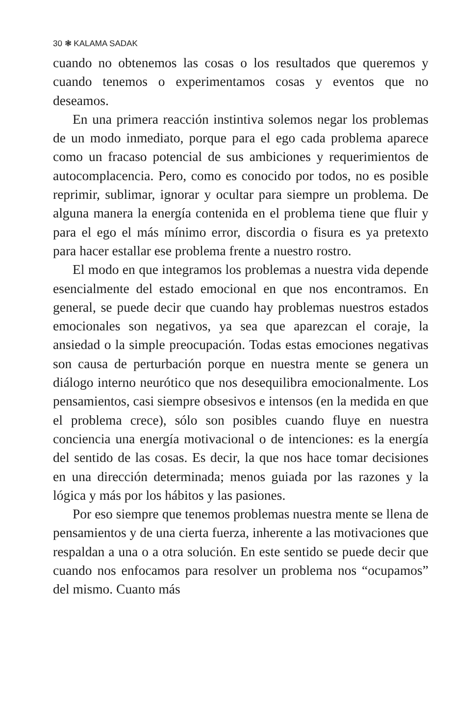30 ❃ KALAMA SADAK
cuando no obtenemos las cosas o los resultados que queremos y cuando tenemos o experimentamos cosas y eventos que no deseamos.
En una primera reacción instintiva solemos negar los problemas de un modo inmediato, porque para el ego cada problema aparece como un fracaso potencial de sus ambiciones y requerimientos de autocomplacencia. Pero, como es conocido por todos, no es posible reprimir, sublimar, ignorar y ocultar para siempre un problema. De alguna manera la energía contenida en el problema tiene que fluir y para el ego el más mínimo error, discordia o fisura es ya pretexto para hacer estallar ese problema frente a nuestro rostro.
El modo en que integramos los problemas a nuestra vida depende esencialmente del estado emocional en que nos encontramos. En general, se puede decir que cuando hay problemas nuestros estados emocionales son negativos, ya sea que aparezcan el coraje, la ansiedad o la simple preocupación. Todas estas emociones negativas son causa de perturbación porque en nuestra mente se genera un diálogo interno neurótico que nos desequilibra emocionalmente. Los pensamientos, casi siempre obsesivos e intensos (en la medida en que el problema crece), sólo son posibles cuando fluye en nuestra conciencia una energía motivacional o de intenciones: es la energía del sentido de las cosas. Es decir, la que nos hace tomar decisiones en una dirección determinada; menos guiada por las razones y la lógica y más por los hábitos y las pasiones.
Por eso siempre que tenemos problemas nuestra mente se llena de pensamientos y de una cierta fuerza, inherente a las motivaciones que respaldan a una o a otra solución. En este sentido se puede decir que cuando nos enfocamos para resolver un problema nos “ocupamos” del mismo. Cuanto más